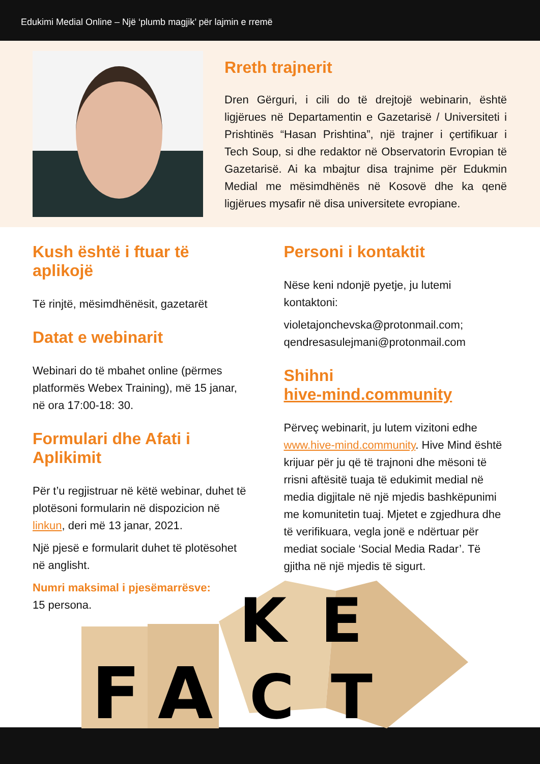Edukimi Medial Online – Një ‘plumb magjik’ për lajmin e rremë
Rreth trajnerit
Dren Gërguri, i cili do të drejtojë webinarin, është ligjërues në Departamentin e Gazetarisë / Universiteti i Prishtinës “Hasan Prishtina”, një trajner i çertifikuar i Tech Soup, si dhe redaktor në Observatorin Evropian të Gazetarisë. Ai ka mbajtur disa trajnime për Edukmin Medial me mësimdhënës në Kosovë dhe ka qenë ligjërues mysafir në disa universitete evropiane.
Kush është i ftuar të aplikojë
Të rinjtë, mësimdhënësit, gazetarët
Datat e webinarit
Webinari do të mbahet online (përmes platformës Webex Training), më 15 janar, në ora 17:00-18: 30.
Formulari dhe Afati i Aplikimit
Për t’u regjistruar në këtë webinar, duhet të plotësoni formularin në dispozicion në linkun, deri më 13 janar, 2021.
Një pjesë e formularit duhet të plotësohet në anglisht.
Numri maksimal i pjesëmarrësve:
15 persona.
Personi i kontaktit
Nëse keni ndonjë pyetje, ju lutemi kontaktoni:
violetajonchevska@protonmail.com;
qendresasulejmani@protonmail.com
Shihni
hive-mind.community
Përveç webinarit, ju lutem vizitoni edhe www.hive-mind.community. Hive Mind është krijuar për ju që të trajnoni dhe mësoni të rrisni aftësitë tuaja të edukimit medial në media digjitale në një mjedis bashkëpunimi me komunitetin tuaj. Mjetet e zgjedhura dhe të verifikuara, vegla jonë e ndërtuar për mediat sociale ‘Social Media Radar’. Të gjitha në një mjedis të sigurt.
F
A
K
E
C
T